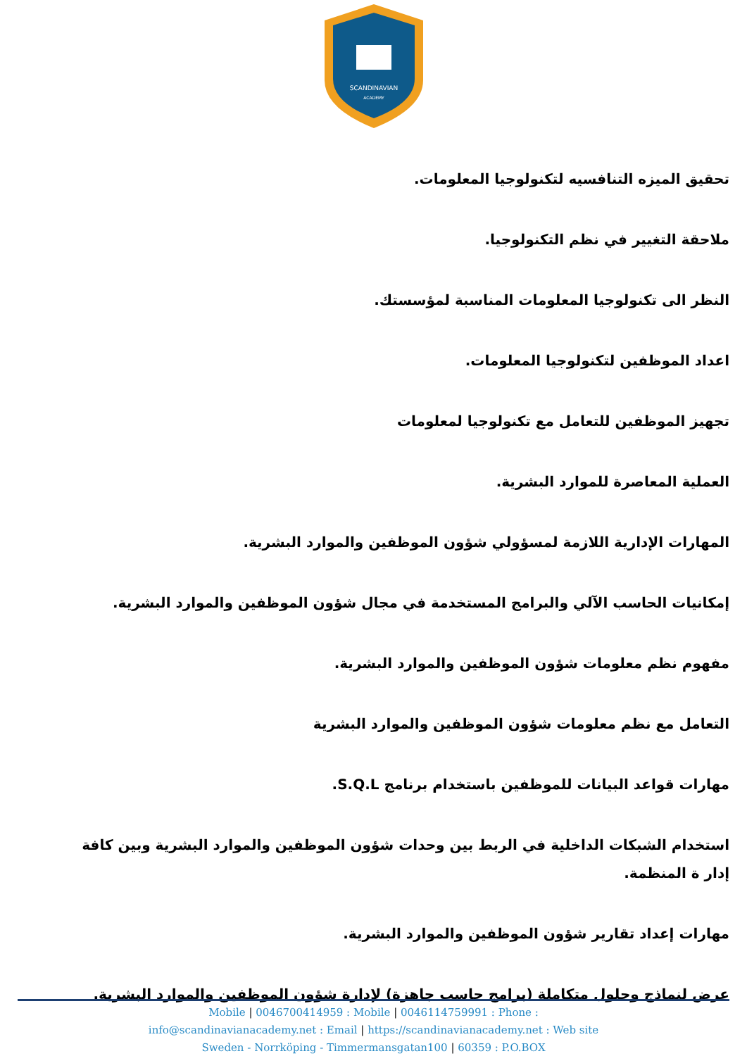SCANDINAVIAN
ACADEMY
تحقيق الميزه التنافسيه لتكنولوجيا المعلومات.
ملاحقة التغيير في نظم التكنولوجيا.
النظر الى تكنولوجيا المعلومات المناسبة لمؤسستك.
اعداد الموظفين لتكنولوجيا المعلومات.
تجهيز الموظفين للتعامل مع تكنولوجيا لمعلومات
العملية المعاصرة للموارد البشرية.
المهارات الإدارية اللازمة لمسؤولي شؤون الموظفين والموارد البشرية.
إمكانيات الحاسب الآلي والبرامج المستخدمة في مجال شؤون الموظفين والموارد البشرية.
مفهوم نظم معلومات شؤون الموظفين والموارد البشرية.
التعامل مع نظم معلومات شؤون الموظفين والموارد البشرية
مهارات قواعد البيانات للموظفين باستخدام برنامج S.Q.L.
استخدام الشبكات الداخلية في الربط بين وحدات شؤون الموظفين والموارد البشرية وبين كافة إدار ة المنظمة.
مهارات إعداد تقارير شؤون الموظفين والموارد البشرية.
عرض لنماذج وحلول متكاملة (برامج حاسب جاهزة) لإدارة شؤون الموظفين والموارد البشرية.
Mobile | 0046700414959 : Mobile | 0046114759991 : Phone :
info@scandinavianacademy.net : Email | https://scandinavianacademy.net : Web site
Sweden - Norrköping - Timmermansgatan100 | 60359 : P.O.BOX